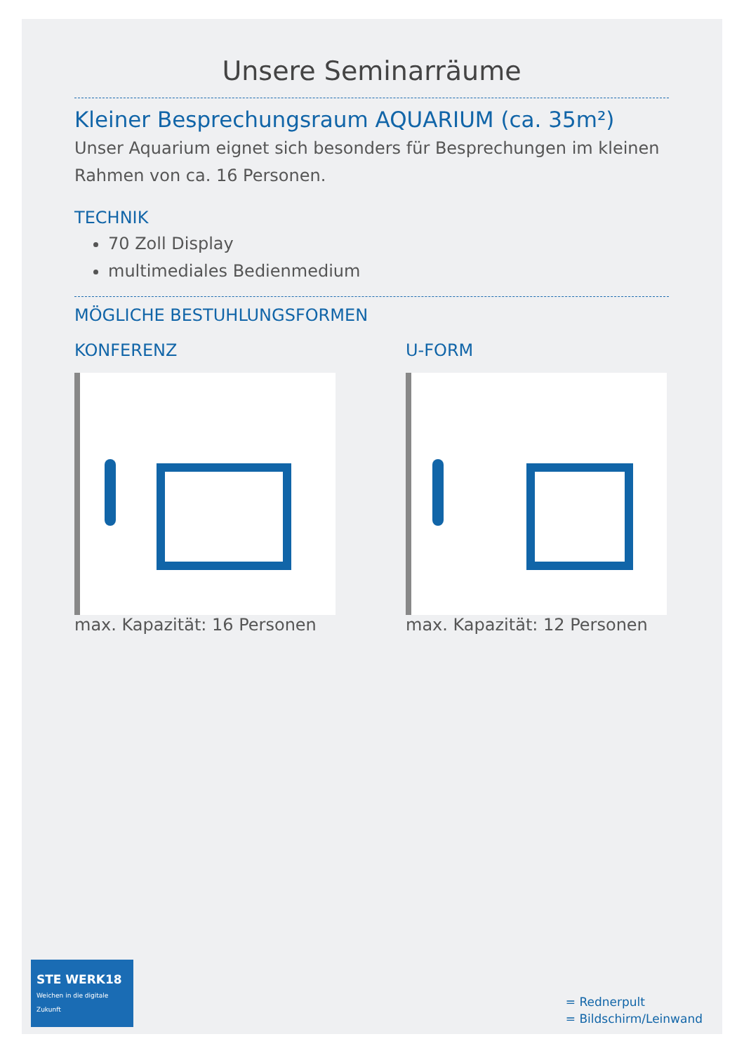Unsere Seminarräume
Kleiner Besprechungsraum AQUARIUM (ca. 35m²)
Unser Aquarium eignet sich besonders für Besprechungen im kleinen Rahmen von ca. 16 Personen.
TECHNIK
70 Zoll Display
multimediales Bedienmedium
MÖGLICHE BESTUHLUNGSFORMEN
KONFERENZ
max. Kapazität: 16 Personen
U-FORM
max. Kapazität: 12 Personen
STE WERK18 Weichen in die digitale Zukunft
= Rednerpult
= Bildschirm/Leinwand